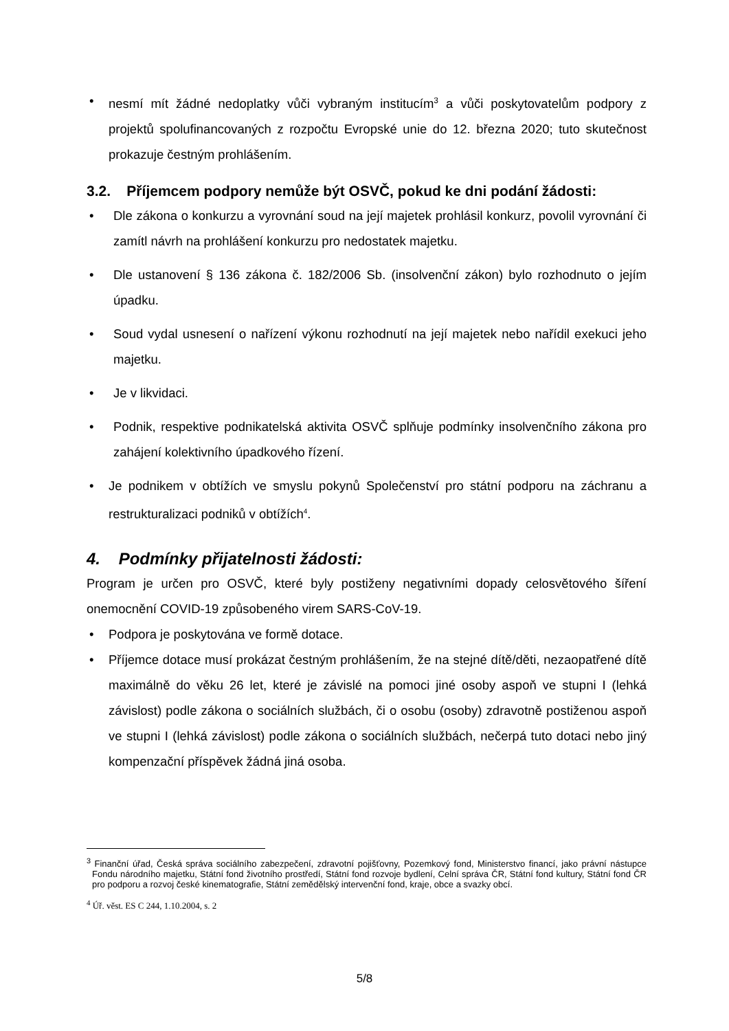• nesmí mít žádné nedoplatky vůči vybraným institucím<sup>3</sup> a vůči poskytovatelům podpory z projektů spolufinancovaných z rozpočtu Evropské unie do 12. března 2020; tuto skutečnost prokazuje čestným prohlášením.
3.2. Příjemcem podpory nemůže být OSVČ, pokud ke dni podání žádosti:
• Dle zákona o konkurzu a vyrovnání soud na její majetek prohlásil konkurz, povolil vyrovnání či zamítl návrh na prohlášení konkurzu pro nedostatek majetku.
• Dle ustanovení § 136 zákona č. 182/2006 Sb. (insolvenční zákon) bylo rozhodnuto o jejím úpadku.
• Soud vydal usnesení o nařízení výkonu rozhodnutí na její majetek nebo nařídil exekuci jeho majetku.
• Je v likvidaci.
• Podnik, respektive podnikatelská aktivita OSVČ splňuje podmínky insolvenčního zákona pro zahájení kolektivního úpadkového řízení.
• Je podnikem v obtížích ve smyslu pokynů Společenství pro státní podporu na záchranu a restrukturalizaci podniků v obtížích<sup>4</sup>.
4. Podmínky přijatelnosti žádosti:
Program je určen pro OSVČ, které byly postiženy negativními dopady celosvětového šíření onemocnění COVID-19 způsobeného virem SARS-CoV-19.
• Podpora je poskytována ve formě dotace.
• Příjemce dotace musí prokázat čestným prohlášením, že na stejné dítě/děti, nezaopatřené dítě maximálně do věku 26 let, které je závislé na pomoci jiné osoby aspoň ve stupni I (lehká závislost) podle zákona o sociálních službách, či o osobu (osoby) zdravotně postiženou aspoň ve stupni I (lehká závislost) podle zákona o sociálních službách, nečerpá tuto dotaci nebo jiný kompenzační příspěvek žádná jiná osoba.
<sup>3</sup> Finanční úřad, Česká správa sociálního zabezpečení, zdravotní pojišťovny, Pozemkový fond, Ministerstvo financí, jako právní nástupce Fondu národního majetku, Státní fond životního prostředí, Státní fond rozvoje bydlení, Celní správa ČR, Státní fond kultury, Státní fond ČR pro podporu a rozvoj české kinematografie, Státní zemědělský intervenční fond, kraje, obce a svazky obcí.
<sup>4</sup> Úř. věst. ES C 244, 1.10.2004, s. 2
5/8